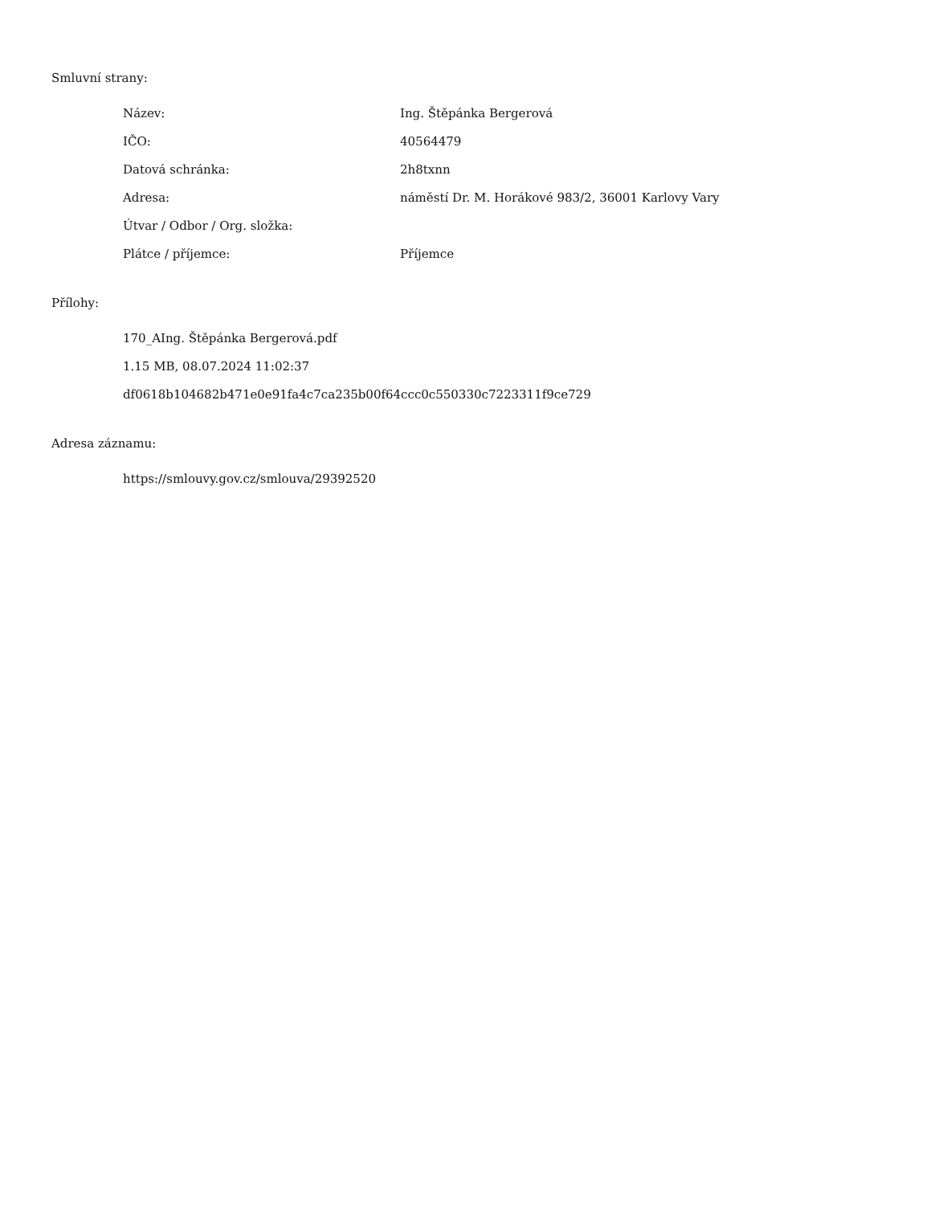Smluvní strany:
| Název: | Ing. Štěpánka Bergerová |
| IČO: | 40564479 |
| Datová schránka: | 2h8txnn |
| Adresa: | náměstí Dr. M. Horákové 983/2, 36001 Karlovy Vary |
| Útvar / Odbor / Org. složka: | |
| Plátce / příjemce: | Příjemce |
Přílohy:
170_AIng. Štěpánka Bergerová.pdf
1.15 MB, 08.07.2024 11:02:37
df0618b104682b471e0e91fa4c7ca235b00f64ccc0c550330c7223311f9ce729
Adresa záznamu:
https://smlouvy.gov.cz/smlouva/29392520